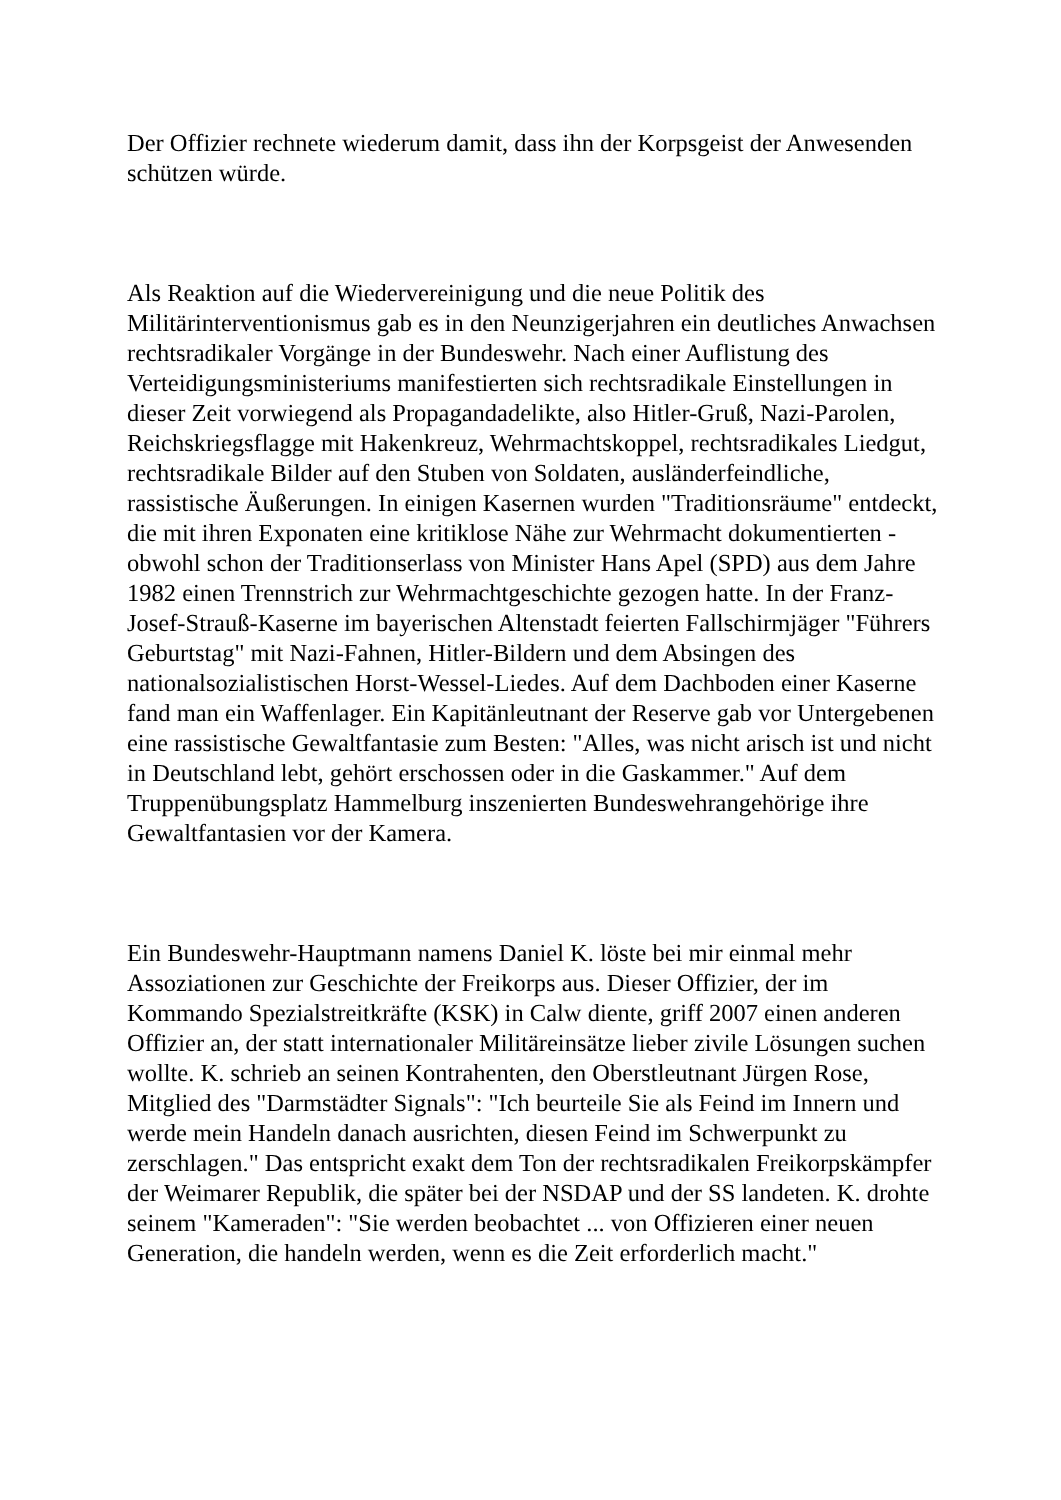Der Offizier rechnete wiederum damit, dass ihn der Korpsgeist der Anwesenden schützen würde.
Als Reaktion auf die Wiedervereinigung und die neue Politik des Militärinterventionismus gab es in den Neunzigerjahren ein deutliches Anwachsen rechtsradikaler Vorgänge in der Bundeswehr. Nach einer Auflistung des Verteidigungsministeriums manifestierten sich rechtsradikale Einstellungen in dieser Zeit vorwiegend als Propagandadelikte, also Hitler-Gruß, Nazi-Parolen, Reichskriegsflagge mit Hakenkreuz, Wehrmachtskoppel, rechtsradikales Liedgut, rechtsradikale Bilder auf den Stuben von Soldaten, ausländerfeindliche, rassistische Äußerungen. In einigen Kasernen wurden "Traditionsräume" entdeckt, die mit ihren Exponaten eine kritiklose Nähe zur Wehrmacht dokumentierten - obwohl schon der Traditionserlass von Minister Hans Apel (SPD) aus dem Jahre 1982 einen Trennstrich zur Wehrmachtgeschichte gezogen hatte. In der Franz-Josef-Strauß-Kaserne im bayerischen Altenstadt feierten Fallschirmjäger "Führers Geburtstag" mit Nazi-Fahnen, Hitler-Bildern und dem Absingen des nationalsozialistischen Horst-Wessel-Liedes. Auf dem Dachboden einer Kaserne fand man ein Waffenlager. Ein Kapitänleutnant der Reserve gab vor Untergebenen eine rassistische Gewaltfantasie zum Besten: "Alles, was nicht arisch ist und nicht in Deutschland lebt, gehört erschossen oder in die Gaskammer." Auf dem Truppenübungsplatz Hammelburg inszenierten Bundeswehrangehörige ihre Gewaltfantasien vor der Kamera.
Ein Bundeswehr-Hauptmann namens Daniel K. löste bei mir einmal mehr Assoziationen zur Geschichte der Freikorps aus. Dieser Offizier, der im Kommando Spezialstreitkräfte (KSK) in Calw diente, griff 2007 einen anderen Offizier an, der statt internationaler Militäreinsätze lieber zivile Lösungen suchen wollte. K. schrieb an seinen Kontrahenten, den Oberstleutnant Jürgen Rose, Mitglied des "Darmstädter Signals": "Ich beurteile Sie als Feind im Innern und werde mein Handeln danach ausrichten, diesen Feind im Schwerpunkt zu zerschlagen." Das entspricht exakt dem Ton der rechtsradikalen Freikorpskämpfer der Weimarer Republik, die später bei der NSDAP und der SS landeten. K. drohte seinem "Kameraden": "Sie werden beobachtet ... von Offizieren einer neuen Generation, die handeln werden, wenn es die Zeit erforderlich macht."